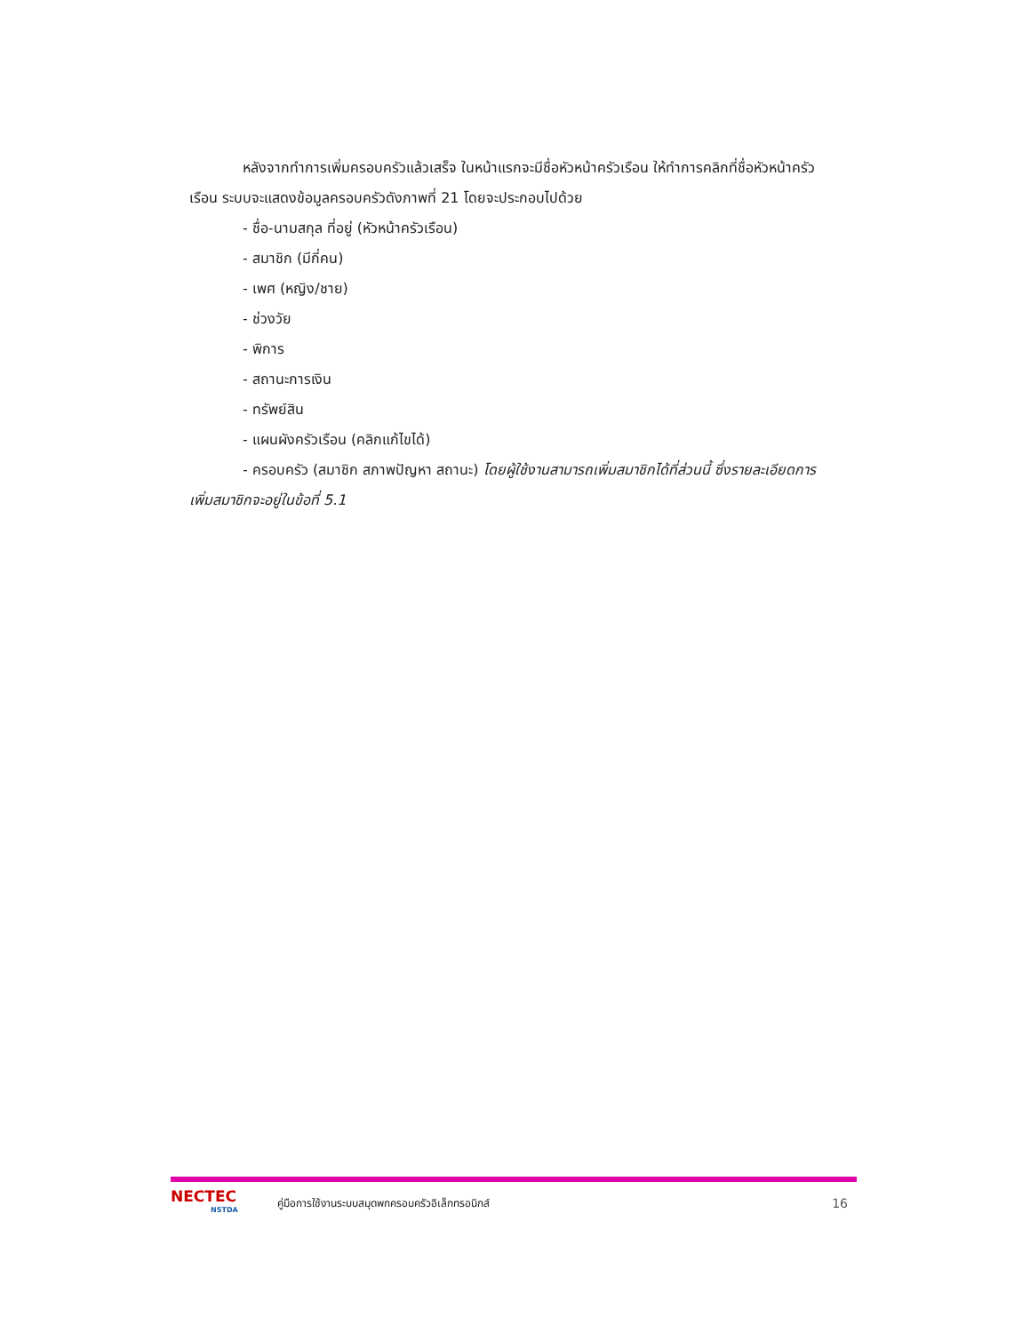หลังจากทำการเพิ่มครอบครัวแล้วเสร็จ ในหน้าแรกจะมีชื่อหัวหน้าครัวเรือน ให้ทำการคลิกที่ชื่อหัวหน้าครัวเรือน ระบบจะแสดงข้อมูลครอบครัวดังภาพที่ 21 โดยจะประกอบไปด้วย
- ชื่อ-นามสกุล ที่อยู่ (หัวหน้าครัวเรือน)
- สมาชิก (มีกี่คน)
- เพศ (หญิง/ชาย)
- ช่วงวัย
- พิการ
- สถานะการเงิน
- ทรัพย์สิน
- แผนผังครัวเรือน (คลิกแก้ไขได้)
- ครอบครัว (สมาชิก สภาพปัญหา สถานะ) โดยผู้ใช้งานสามารถเพิ่มสมาชิกได้ที่ส่วนนี้ ซึ่งรายละเอียดการเพิ่มสมาชิกจะอยู่ในข้อที่ 5.1
NECTEC
NSTDA
คู่มือการใช้งานระบบสมุดพกครอบครัวอิเล็กทรอนิกส์
16